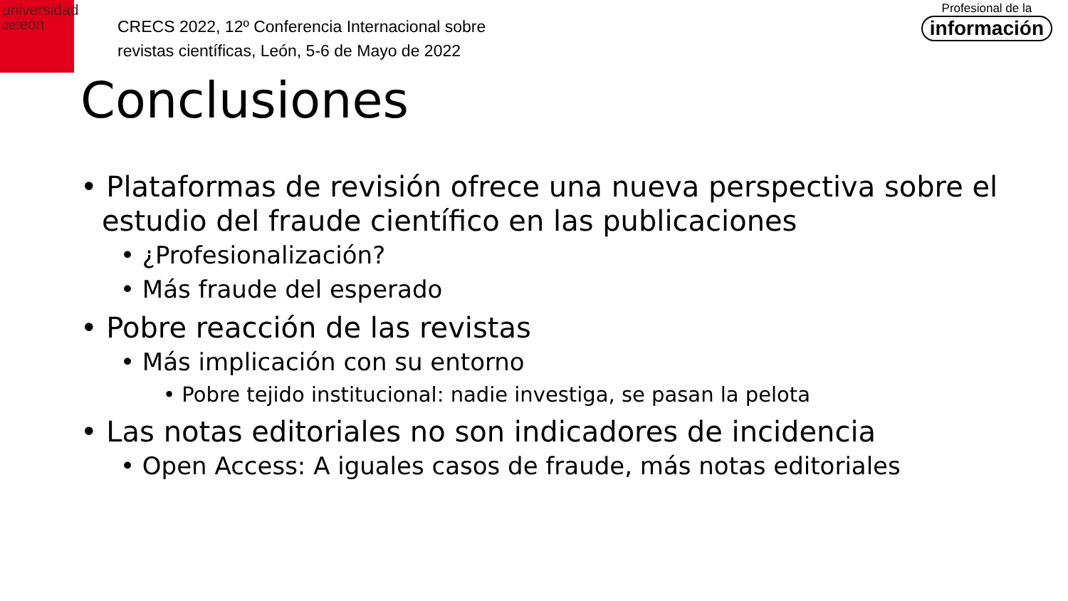universidad
deleón
CRECS 2022, 12º Conferencia Internacional sobre
revistas científicas, León, 5-6 de Mayo de 2022
Profesional de la
información
Conclusiones
• Plataformas de revisión ofrece una nueva perspectiva sobre el estudio del fraude científico en las publicaciones
• ¿Profesionalización?
• Más fraude del esperado
• Pobre reacción de las revistas
• Más implicación con su entorno
• Pobre tejido institucional: nadie investiga, se pasan la pelota
• Las notas editoriales no son indicadores de incidencia
• Open Access: A iguales casos de fraude, más notas editoriales